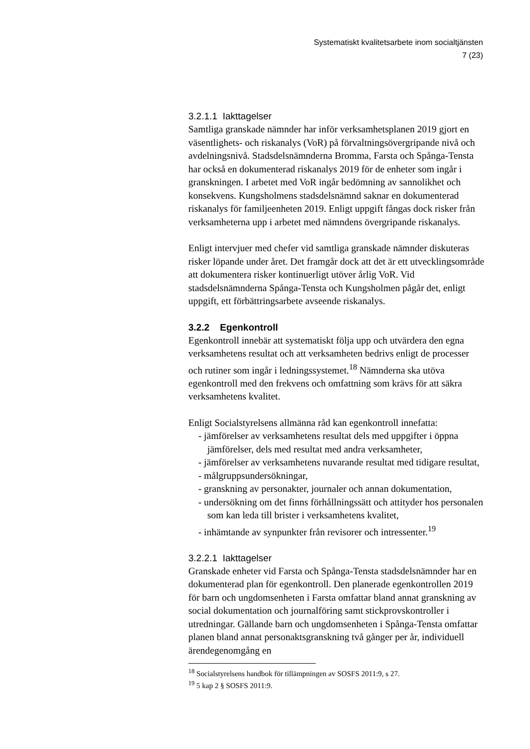Systematiskt kvalitetsarbete inom socialtjänsten
7 (23)
3.2.1.1 Iakttagelser
Samtliga granskade nämnder har inför verksamhetsplanen 2019 gjort en väsentlighets- och riskanalys (VoR) på förvaltningsövergripande nivå och avdelningsnivå. Stadsdelsnämnderna Bromma, Farsta och Spånga-Tensta har också en dokumenterad riskanalys 2019 för de enheter som ingår i granskningen. I arbetet med VoR ingår bedömning av sannolikhet och konsekvens. Kungsholmens stadsdelsnämnd saknar en dokumenterad riskanalys för familjeenheten 2019. Enligt uppgift fångas dock risker från verksamheterna upp i arbetet med nämndens övergripande riskanalys.
Enligt intervjuer med chefer vid samtliga granskade nämnder diskuteras risker löpande under året. Det framgår dock att det är ett utvecklingsområde att dokumentera risker kontinuerligt utöver årlig VoR. Vid stadsdelsnämnderna Spånga-Tensta och Kungsholmen pågår det, enligt uppgift, ett förbättringsarbete avseende riskanalys.
3.2.2 Egenkontroll
Egenkontroll innebär att systematiskt följa upp och utvärdera den egna verksamhetens resultat och att verksamheten bedrivs enligt de processer och rutiner som ingår i ledningssystemet.<sup>18</sup> Nämnderna ska utöva egenkontroll med den frekvens och omfattning som krävs för att säkra verksamhetens kvalitet.
Enligt Socialstyrelsens allmänna råd kan egenkontroll innefatta:
- jämförelser av verksamhetens resultat dels med uppgifter i öppna jämförelser, dels med resultat med andra verksamheter,
- jämförelser av verksamhetens nuvarande resultat med tidigare resultat,
- målgruppsundersökningar,
- granskning av personakter, journaler och annan dokumentation,
- undersökning om det finns förhållningssätt och attityder hos personalen som kan leda till brister i verksamhetens kvalitet,
- inhämtande av synpunkter från revisorer och intressenter.<sup>19</sup>
3.2.2.1 Iakttagelser
Granskade enheter vid Farsta och Spånga-Tensta stadsdelsnämnder har en dokumenterad plan för egenkontroll. Den planerade egenkontrollen 2019 för barn och ungdomsenheten i Farsta omfattar bland annat granskning av social dokumentation och journalföring samt stickprovskontroller i utredningar. Gällande barn och ungdomsenheten i Spånga-Tensta omfattar planen bland annat personaktsgranskning två gånger per år, individuell ärendegenomgång en
<sup>18</sup> Socialstyrelsens handbok för tillämpningen av SOSFS 2011:9, s 27.
<sup>19</sup> 5 kap 2 § SOSFS 2011:9.